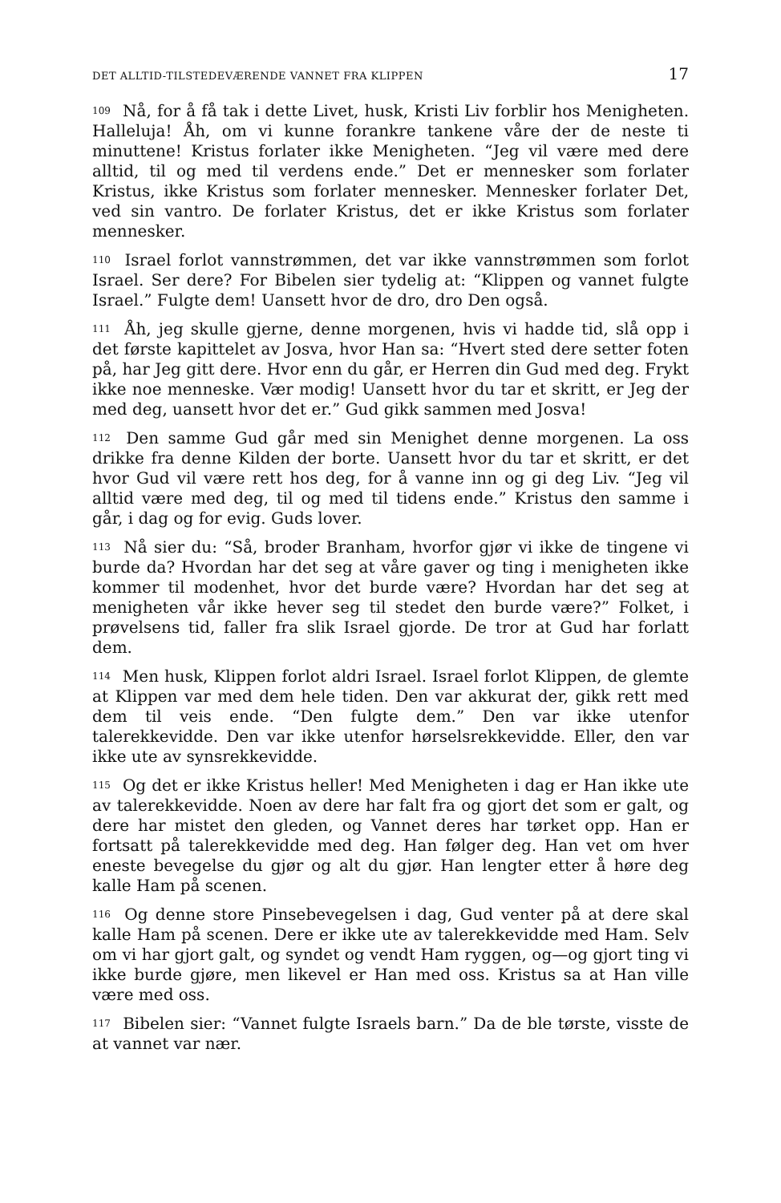DET ALLTID-TILSTEDEVÆRENDE VANNET FRA KLIPPEN 17
109 Nå, for å få tak i dette Livet, husk, Kristi Liv forblir hos Menigheten. Halleluja! Åh, om vi kunne forankre tankene våre der de neste ti minuttene! Kristus forlater ikke Menigheten. “Jeg vil være med dere alltid, til og med til verdens ende.” Det er mennesker som forlater Kristus, ikke Kristus som forlater mennesker. Mennesker forlater Det, ved sin vantro. De forlater Kristus, det er ikke Kristus som forlater mennesker.
110 Israel forlot vannstrømmen, det var ikke vannstrømmen som forlot Israel. Ser dere? For Bibelen sier tydelig at: “Klippen og vannet fulgte Israel.” Fulgte dem! Uansett hvor de dro, dro Den også.
111 Åh, jeg skulle gjerne, denne morgenen, hvis vi hadde tid, slå opp i det første kapittelet av Josva, hvor Han sa: “Hvert sted dere setter foten på, har Jeg gitt dere. Hvor enn du går, er Herren din Gud med deg. Frykt ikke noe menneske. Vær modig! Uansett hvor du tar et skritt, er Jeg der med deg, uansett hvor det er.” Gud gikk sammen med Josva!
112 Den samme Gud går med sin Menighet denne morgenen. La oss drikke fra denne Kilden der borte. Uansett hvor du tar et skritt, er det hvor Gud vil være rett hos deg, for å vanne inn og gi deg Liv. “Jeg vil alltid være med deg, til og med til tidens ende.” Kristus den samme i går, i dag og for evig. Guds lover.
113 Nå sier du: “Så, broder Branham, hvorfor gjør vi ikke de tingene vi burde da? Hvordan har det seg at våre gaver og ting i menigheten ikke kommer til modenhet, hvor det burde være? Hvordan har det seg at menigheten vår ikke hever seg til stedet den burde være?” Folket, i prøvelsens tid, faller fra slik Israel gjorde. De tror at Gud har forlatt dem.
114 Men husk, Klippen forlot aldri Israel. Israel forlot Klippen, de glemte at Klippen var med dem hele tiden. Den var akkurat der, gikk rett med dem til veis ende. “Den fulgte dem.” Den var ikke utenfor talerekkevidde. Den var ikke utenfor hørselsrekkevidde. Eller, den var ikke ute av synsrekkevidde.
115 Og det er ikke Kristus heller! Med Menigheten i dag er Han ikke ute av talerekkevidde. Noen av dere har falt fra og gjort det som er galt, og dere har mistet den gleden, og Vannet deres har tørket opp. Han er fortsatt på talerekkevidde med deg. Han følger deg. Han vet om hver eneste bevegelse du gjør og alt du gjør. Han lengter etter å høre deg kalle Ham på scenen.
116 Og denne store Pinsebevegelsen i dag, Gud venter på at dere skal kalle Ham på scenen. Dere er ikke ute av talerekkevidde med Ham. Selv om vi har gjort galt, og syndet og vendt Ham ryggen, og—og gjort ting vi ikke burde gjøre, men likevel er Han med oss. Kristus sa at Han ville være med oss.
117 Bibelen sier: “Vannet fulgte Israels barn.” Da de ble tørste, visste de at vannet var nær.